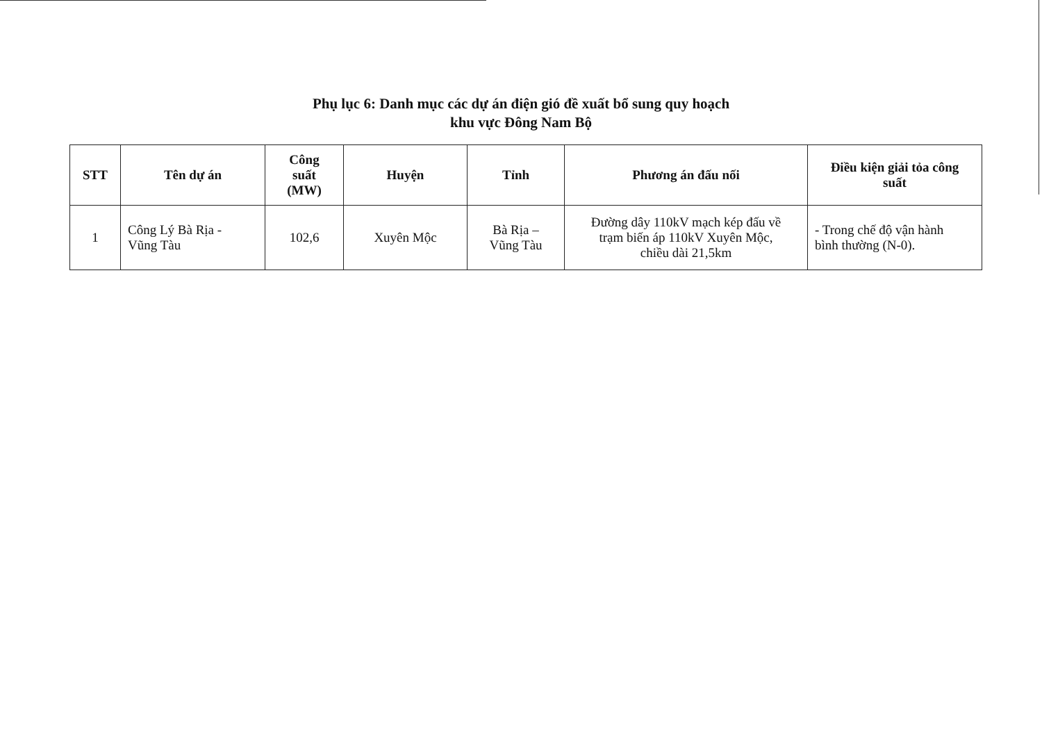Phụ lục 6: Danh mục các dự án điện gió đề xuất bổ sung quy hoạch
khu vực Đông Nam Bộ
| STT | Tên dự án | Công suất (MW) | Huyện | Tỉnh | Phương án đấu nối | Điều kiện giải tỏa công suất |
| --- | --- | --- | --- | --- | --- | --- |
| 1 | Công Lý Bà Rịa - Vũng Tàu | 102,6 | Xuyên Mộc | Bà Rịa – Vũng Tàu | Đường dây 110kV mạch kép đấu về trạm biến áp 110kV Xuyên Mộc, chiều dài 21,5km | - Trong chế độ vận hành bình thường (N-0). |